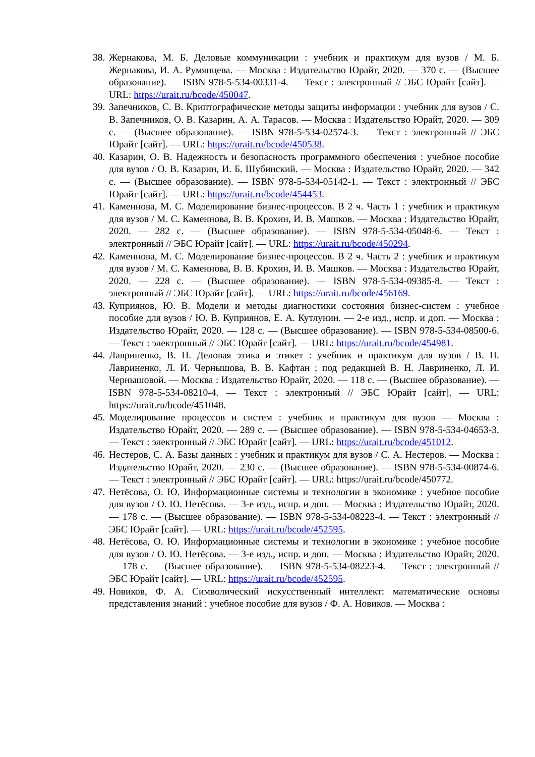38. Жернакова, М. Б. Деловые коммуникации : учебник и практикум для вузов / М. Б. Жернакова, И. А. Румянцева. — Москва : Издательство Юрайт, 2020. — 370 с. — (Высшее образование). — ISBN 978-5-534-00331-4. — Текст : электронный // ЭБС Юрайт [сайт]. — URL: https://urait.ru/bcode/450047.
39. Запечников, С. В. Криптографические методы защиты информации : учебник для вузов / С. В. Запечников, О. В. Казарин, А. А. Тарасов. — Москва : Издательство Юрайт, 2020. — 309 с. — (Высшее образование). — ISBN 978-5-534-02574-3. — Текст : электронный // ЭБС Юрайт [сайт]. — URL: https://urait.ru/bcode/450538.
40. Казарин, О. В. Надежность и безопасность программного обеспечения : учебное пособие для вузов / О. В. Казарин, И. Б. Шубинский. — Москва : Издательство Юрайт, 2020. — 342 с. — (Высшее образование). — ISBN 978-5-534-05142-1. — Текст : электронный // ЭБС Юрайт [сайт]. — URL: https://urait.ru/bcode/454453.
41. Каменнова, М. С. Моделирование бизнес-процессов. В 2 ч. Часть 1 : учебник и практикум для вузов / М. С. Каменнова, В. В. Крохин, И. В. Машков. — Москва : Издательство Юрайт, 2020. — 282 с. — (Высшее образование). — ISBN 978-5-534-05048-6. — Текст : электронный // ЭБС Юрайт [сайт]. — URL: https://urait.ru/bcode/450294.
42. Каменнова, М. С. Моделирование бизнес-процессов. В 2 ч. Часть 2 : учебник и практикум для вузов / М. С. Каменнова, В. В. Крохин, И. В. Машков. — Москва : Издательство Юрайт, 2020. — 228 с. — (Высшее образование). — ISBN 978-5-534-09385-8. — Текст : электронный // ЭБС Юрайт [сайт]. — URL: https://urait.ru/bcode/456169.
43. Куприянов, Ю. В. Модели и методы диагностики состояния бизнес-систем : учебное пособие для вузов / Ю. В. Куприянов, Е. А. Кутлунин. — 2-е изд., испр. и доп. — Москва : Издательство Юрайт, 2020. — 128 с. — (Высшее образование). — ISBN 978-5-534-08500-6. — Текст : электронный // ЭБС Юрайт [сайт]. — URL: https://urait.ru/bcode/454981.
44. Лавриненко, В. Н. Деловая этика и этикет : учебник и практикум для вузов / В. Н. Лавриненко, Л. И. Чернышова, В. В. Кафтан ; под редакцией В. Н. Лавриненко, Л. И. Чернышовой. — Москва : Издательство Юрайт, 2020. — 118 с. — (Высшее образование). — ISBN 978-5-534-08210-4. — Текст : электронный // ЭБС Юрайт [сайт]. — URL: https://urait.ru/bcode/451048.
45. Моделирование процессов и систем : учебник и практикум для вузов — Москва : Издательство Юрайт, 2020. — 289 с. — (Высшее образование). — ISBN 978-5-534-04653-3. — Текст : электронный // ЭБС Юрайт [сайт]. — URL: https://urait.ru/bcode/451012.
46. Нестеров, С. А. Базы данных : учебник и практикум для вузов / С. А. Нестеров. — Москва : Издательство Юрайт, 2020. — 230 с. — (Высшее образование). — ISBN 978-5-534-00874-6. — Текст : электронный // ЭБС Юрайт [сайт]. — URL: https://urait.ru/bcode/450772.
47. Нетёсова, О. Ю. Информационные системы и технологии в экономике : учебное пособие для вузов / О. Ю. Нетёсова. — 3-е изд., испр. и доп. — Москва : Издательство Юрайт, 2020. — 178 с. — (Высшее образование). — ISBN 978-5-534-08223-4. — Текст : электронный // ЭБС Юрайт [сайт]. — URL: https://urait.ru/bcode/452595.
48. Нетёсова, О. Ю. Информационные системы и технологии в экономике : учебное пособие для вузов / О. Ю. Нетёсова. — 3-е изд., испр. и доп. — Москва : Издательство Юрайт, 2020. — 178 с. — (Высшее образование). — ISBN 978-5-534-08223-4. — Текст : электронный // ЭБС Юрайт [сайт]. — URL: https://urait.ru/bcode/452595.
49. Новиков, Ф. А. Символический искусственный интеллект: математические основы представления знаний : учебное пособие для вузов / Ф. А. Новиков. — Москва :